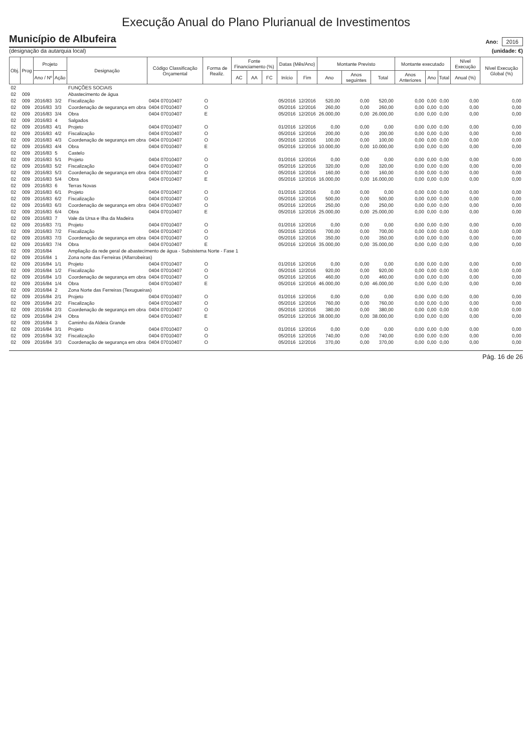Execução Anual do Plano Plurianual de Investimentos
Município de Albufeira
(designação da autarquia local)
Ano: 2016
(unidade: €)
| Obj. | Prog | Projeto | | Designação | Código Classificação Orçamental | Forma de Realiz. | Fonte Financiamento (%) | | | Datas (Mês/Ano) | | Montante Previsto | | | Montante executado | | | Nível Execução | Nível Execução Global (%) |
| --- | --- | --- | --- | --- | --- | --- | --- | --- | --- | --- | --- | --- | --- | --- | --- | --- | --- | --- | --- |
| | | Ano / Nº | Ação | | | | AC | AA | FC | Início | Fim | Ano | Anos seguintes | Total | Anos Anteriores | Ano | Total | Anual (%) | |
| 02 | | | | FUNÇÕES SOCIAIS | | | | | | | | | | | | | | | |
| 02 | 009 | | | Abastecimento de água | | | | | | | | | | | | | | | |
| 02 | 009 | 2016/83 | 3/2 | Fiscalização | 0404 07010407 | O | | | | 05/2016 | 12/2016 | 520,00 | 0,00 | 520,00 | 0,00 | 0,00 | 0,00 | 0,00 | 0,00 |
| 02 | 009 | 2016/83 | 3/3 | Coordenação de segurança em obra | 0404 07010407 | O | | | | 05/2016 | 12/2016 | 260,00 | 0,00 | 260,00 | 0,00 | 0,00 | 0,00 | 0,00 | 0,00 |
| 02 | 009 | 2016/83 | 3/4 | Obra | 0404 07010407 | E | | | | 05/2016 | 12/2016 | 26.000,00 | 0,00 | 26.000,00 | 0,00 | 0,00 | 0,00 | 0,00 | 0,00 |
| 02 | 009 | 2016/83 | 4 | Salgados | | | | | | | | | | | | | | | |
| 02 | 009 | 2016/83 | 4/1 | Projeto | 0404 07010407 | O | | | | 01/2016 | 12/2016 | 0,00 | 0,00 | 0,00 | 0,00 | 0,00 | 0,00 | 0,00 | 0,00 |
| 02 | 009 | 2016/83 | 4/2 | Fiscalização | 0404 07010407 | O | | | | 05/2016 | 12/2016 | 200,00 | 0,00 | 200,00 | 0,00 | 0,00 | 0,00 | 0,00 | 0,00 |
| 02 | 009 | 2016/83 | 4/3 | Coordenação de segurança em obra | 0404 07010407 | O | | | | 05/2016 | 12/2016 | 100,00 | 0,00 | 100,00 | 0,00 | 0,00 | 0,00 | 0,00 | 0,00 |
| 02 | 009 | 2016/83 | 4/4 | Obra | 0404 07010407 | E | | | | 05/2016 | 12/2016 | 10.000,00 | 0,00 | 10.000,00 | 0,00 | 0,00 | 0,00 | 0,00 | 0,00 |
| 02 | 009 | 2016/83 | 5 | Castelo | | | | | | | | | | | | | | | |
| 02 | 009 | 2016/83 | 5/1 | Projeto | 0404 07010407 | O | | | | 01/2016 | 12/2016 | 0,00 | 0,00 | 0,00 | 0,00 | 0,00 | 0,00 | 0,00 | 0,00 |
| 02 | 009 | 2016/83 | 5/2 | Fiscalização | 0404 07010407 | O | | | | 05/2016 | 12/2016 | 320,00 | 0,00 | 320,00 | 0,00 | 0,00 | 0,00 | 0,00 | 0,00 |
| 02 | 009 | 2016/83 | 5/3 | Coordenação de segurança em obra | 0404 07010407 | O | | | | 05/2016 | 12/2016 | 160,00 | 0,00 | 160,00 | 0,00 | 0,00 | 0,00 | 0,00 | 0,00 |
| 02 | 009 | 2016/83 | 5/4 | Obra | 0404 07010407 | E | | | | 05/2016 | 12/2016 | 16.000,00 | 0,00 | 16.000,00 | 0,00 | 0,00 | 0,00 | 0,00 | 0,00 |
| 02 | 009 | 2016/83 | 6 | Terras Novas | | | | | | | | | | | | | | | |
| 02 | 009 | 2016/83 | 6/1 | Projeto | 0404 07010407 | O | | | | 01/2016 | 12/2016 | 0,00 | 0,00 | 0,00 | 0,00 | 0,00 | 0,00 | 0,00 | 0,00 |
| 02 | 009 | 2016/83 | 6/2 | Fiscalização | 0404 07010407 | O | | | | 05/2016 | 12/2016 | 500,00 | 0,00 | 500,00 | 0,00 | 0,00 | 0,00 | 0,00 | 0,00 |
| 02 | 009 | 2016/83 | 6/3 | Coordenação de segurança em obra | 0404 07010407 | O | | | | 05/2016 | 12/2016 | 250,00 | 0,00 | 250,00 | 0,00 | 0,00 | 0,00 | 0,00 | 0,00 |
| 02 | 009 | 2016/83 | 6/4 | Obra | 0404 07010407 | E | | | | 05/2016 | 12/2016 | 25.000,00 | 0,00 | 25.000,00 | 0,00 | 0,00 | 0,00 | 0,00 | 0,00 |
| 02 | 009 | 2016/83 | 7 | Vale da Ursa e Ilha da Madeira | | | | | | | | | | | | | | | |
| 02 | 009 | 2016/83 | 7/1 | Projeto | 0404 07010407 | O | | | | 01/2016 | 12/2016 | 0,00 | 0,00 | 0,00 | 0,00 | 0,00 | 0,00 | 0,00 | 0,00 |
| 02 | 009 | 2016/83 | 7/2 | Fiscalização | 0404 07010407 | O | | | | 05/2016 | 12/2016 | 700,00 | 0,00 | 700,00 | 0,00 | 0,00 | 0,00 | 0,00 | 0,00 |
| 02 | 009 | 2016/83 | 7/3 | Coordenação de segurança em obra | 0404 07010407 | O | | | | 05/2016 | 12/2016 | 350,00 | 0,00 | 350,00 | 0,00 | 0,00 | 0,00 | 0,00 | 0,00 |
| 02 | 009 | 2016/83 | 7/4 | Obra | 0404 07010407 | E | | | | 05/2016 | 12/2016 | 35.000,00 | 0,00 | 35.000,00 | 0,00 | 0,00 | 0,00 | 0,00 | 0,00 |
| 02 | 009 | 2016/84 | | Ampliação da rede geral de abastecimento de água - Subsistema Norte - Fase 1 | | | | | | | | | | | | | | | |
| 02 | 009 | 2016/84 | 1 | Zona norte das Ferreiras (Alfarrobeiras) | | | | | | | | | | | | | | | |
| 02 | 009 | 2016/84 | 1/1 | Projeto | 0404 07010407 | O | | | | 01/2016 | 12/2016 | 0,00 | 0,00 | 0,00 | 0,00 | 0,00 | 0,00 | 0,00 | 0,00 |
| 02 | 009 | 2016/84 | 1/2 | Fiscalização | 0404 07010407 | O | | | | 05/2016 | 12/2016 | 920,00 | 0,00 | 920,00 | 0,00 | 0,00 | 0,00 | 0,00 | 0,00 |
| 02 | 009 | 2016/84 | 1/3 | Coordenação de segurança em obra | 0404 07010407 | O | | | | 05/2016 | 12/2016 | 460,00 | 0,00 | 460,00 | 0,00 | 0,00 | 0,00 | 0,00 | 0,00 |
| 02 | 009 | 2016/84 | 1/4 | Obra | 0404 07010407 | E | | | | 05/2016 | 12/2016 | 46.000,00 | 0,00 | 46.000,00 | 0,00 | 0,00 | 0,00 | 0,00 | 0,00 |
| 02 | 009 | 2016/84 | 2 | Zona Norte das Ferreiras (Texugueiras) | | | | | | | | | | | | | | | |
| 02 | 009 | 2016/84 | 2/1 | Projeto | 0404 07010407 | O | | | | 01/2016 | 12/2016 | 0,00 | 0,00 | 0,00 | 0,00 | 0,00 | 0,00 | 0,00 | 0,00 |
| 02 | 009 | 2016/84 | 2/2 | Fiscalização | 0404 07010407 | O | | | | 05/2016 | 12/2016 | 760,00 | 0,00 | 760,00 | 0,00 | 0,00 | 0,00 | 0,00 | 0,00 |
| 02 | 009 | 2016/84 | 2/3 | Coordenação de segurança em obra | 0404 07010407 | O | | | | 05/2016 | 12/2016 | 380,00 | 0,00 | 380,00 | 0,00 | 0,00 | 0,00 | 0,00 | 0,00 |
| 02 | 009 | 2016/84 | 2/4 | Obra | 0404 07010407 | E | | | | 05/2016 | 12/2016 | 38.000,00 | 0,00 | 38.000,00 | 0,00 | 0,00 | 0,00 | 0,00 | 0,00 |
| 02 | 009 | 2016/84 | 3 | Caminho da Aldeia Grande | | | | | | | | | | | | | | | |
| 02 | 009 | 2016/84 | 3/1 | Projeto | 0404 07010407 | O | | | | 01/2016 | 12/2016 | 0,00 | 0,00 | 0,00 | 0,00 | 0,00 | 0,00 | 0,00 | 0,00 |
| 02 | 009 | 2016/84 | 3/2 | Fiscalização | 0404 07010407 | O | | | | 05/2016 | 12/2016 | 740,00 | 0,00 | 740,00 | 0,00 | 0,00 | 0,00 | 0,00 | 0,00 |
| 02 | 009 | 2016/84 | 3/3 | Coordenação de segurança em obra | 0404 07010407 | O | | | | 05/2016 | 12/2016 | 370,00 | 0,00 | 370,00 | 0,00 | 0,00 | 0,00 | 0,00 | 0,00 |
Pág. 16 de 26